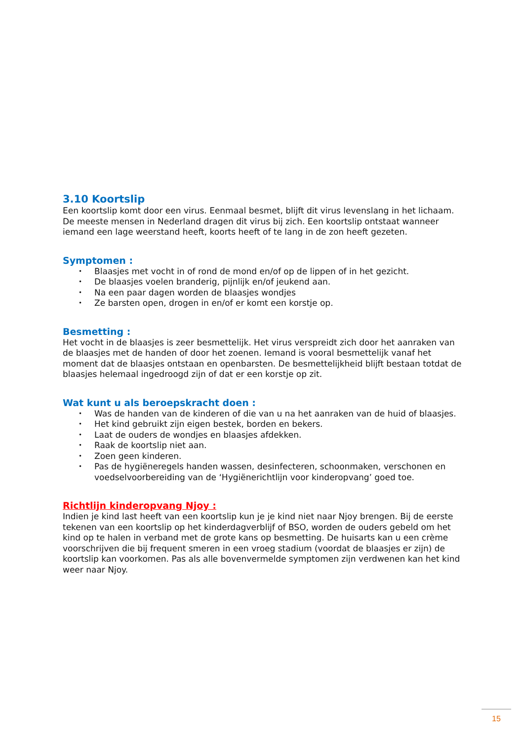3.10 Koortslip
Een koortslip komt door een virus. Eenmaal besmet, blijft dit virus levenslang in het lichaam. De meeste mensen in Nederland dragen dit virus bij zich. Een koortslip ontstaat wanneer iemand een lage weerstand heeft, koorts heeft of te lang in de zon heeft gezeten.
Symptomen :
• Blaasjes met vocht in of rond de mond en/of op de lippen of in het gezicht.
• De blaasjes voelen branderig, pijnlijk en/of jeukend aan.
• Na een paar dagen worden de blaasjes wondjes
• Ze barsten open, drogen in en/of er komt een korstje op.
Besmetting :
Het vocht in de blaasjes is zeer besmettelijk. Het virus verspreidt zich door het aanraken van de blaasjes met de handen of door het zoenen. Iemand is vooral besmettelijk vanaf het moment dat de blaasjes ontstaan en openbarsten. De besmettelijkheid blijft bestaan totdat de blaasjes helemaal ingedroogd zijn of dat er een korstje op zit.
Wat kunt u als beroepskracht doen :
• Was de handen van de kinderen of die van u na het aanraken van de huid of blaasjes.
• Het kind gebruikt zijn eigen bestek, borden en bekers.
• Laat de ouders de wondjes en blaasjes afdekken.
• Raak de koortslip niet aan.
• Zoen geen kinderen.
• Pas de hygiëneregels handen wassen, desinfecteren, schoonmaken, verschonen en voedselvoorbereiding van de ‘Hygiënerichtlijn voor kinderopvang’ goed toe.
Richtlijn kinderopvang Njoy :
Indien je kind last heeft van een koortslip kun je je kind niet naar Njoy brengen. Bij de eerste tekenen van een koortslip op het kinderdagverblijf of BSO, worden de ouders gebeld om het kind op te halen in verband met de grote kans op besmetting. De huisarts kan u een crème voorschrijven die bij frequent smeren in een vroeg stadium (voordat de blaasjes er zijn) de koortslip kan voorkomen. Pas als alle bovenvermelde symptomen zijn verdwenen kan het kind weer naar Njoy.
15